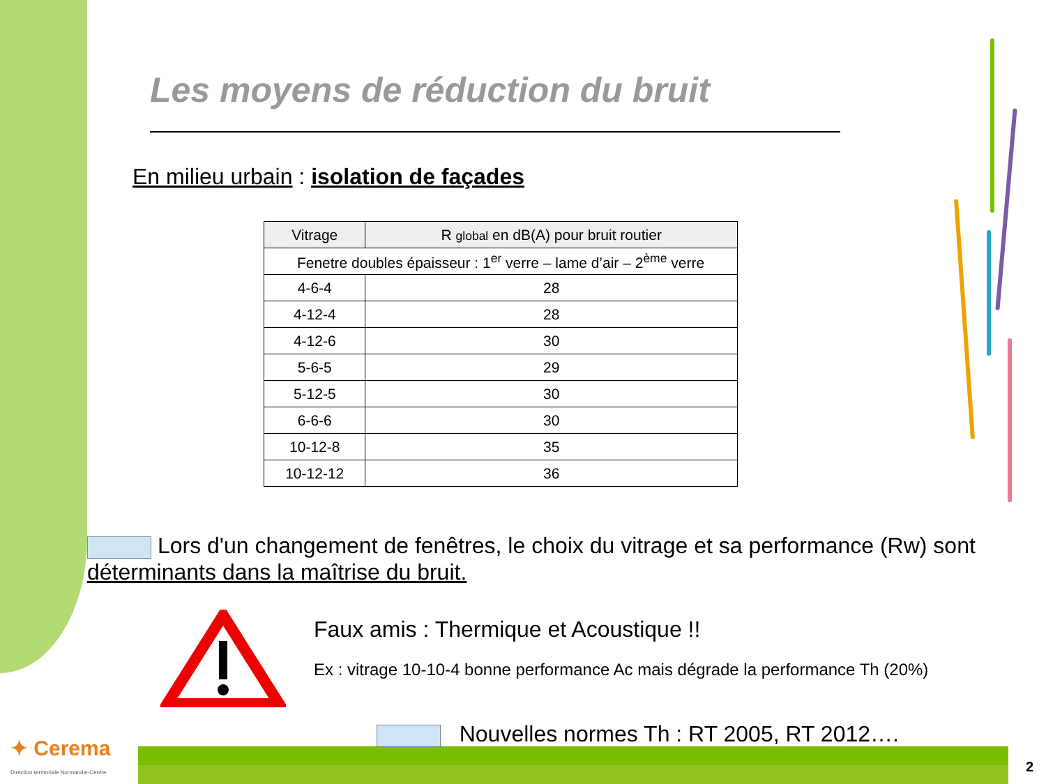Les moyens de réduction du bruit
En milieu urbain : isolation de façades
| Vitrage | R global en dB(A) pour bruit routier |
| --- | --- |
| Fenetre doubles épaisseur : 1<sup>er</sup> verre – lame d’air – 2<sup>ème</sup> verre | |
| 4-6-4 | 28 |
| 4-12-4 | 28 |
| 4-12-6 | 30 |
| 5-6-5 | 29 |
| 5-12-5 | 30 |
| 6-6-6 | 30 |
| 10-12-8 | 35 |
| 10-12-12 | 36 |
Lors d'un changement de fenêtres, le choix du vitrage et sa performance (Rw) sont déterminants dans la maîtrise du bruit.
Faux amis : Thermique et Acoustique !!
Ex : vitrage 10-10-4 bonne performance Ac mais dégrade la performance Th (20%)
Nouvelles normes Th : RT 2005, RT 2012….
✦ Cerema
Direction territoriale Normandie-Centre
2